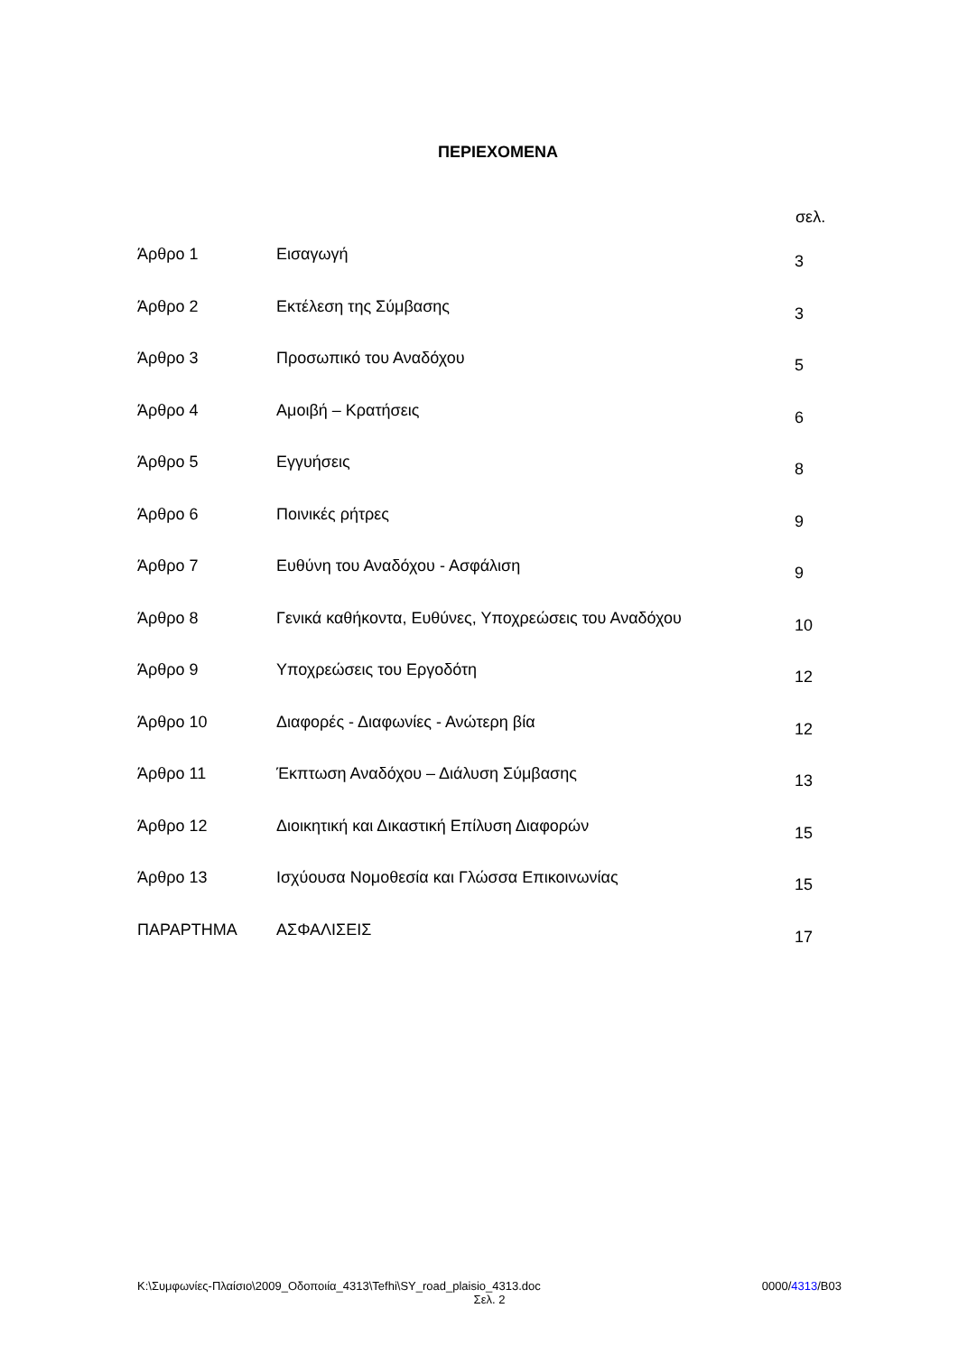ΠΕΡΙΕΧΟΜΕΝΑ
| | | σελ. |
| --- | --- | --- |
| Άρθρο 1 | Εισαγωγή | 3 |
| Άρθρο 2 | Εκτέλεση της Σύμβασης | 3 |
| Άρθρο 3 | Προσωπικό του Αναδόχου | 5 |
| Άρθρο 4 | Αμοιβή – Κρατήσεις | 6 |
| Άρθρο 5 | Εγγυήσεις | 8 |
| Άρθρο 6 | Ποινικές ρήτρες | 9 |
| Άρθρο 7 | Ευθύνη του Αναδόχου - Ασφάλιση | 9 |
| Άρθρο 8 | Γενικά καθήκοντα, Ευθύνες, Υποχρεώσεις του Αναδόχου | 10 |
| Άρθρο 9 | Υποχρεώσεις του Εργοδότη | 12 |
| Άρθρο 10 | Διαφορές - Διαφωνίες - Ανώτερη βία | 12 |
| Άρθρο 11 | Έκπτωση Αναδόχου – Διάλυση Σύμβασης | 13 |
| Άρθρο 12 | Διοικητική και Δικαστική Επίλυση Διαφορών | 15 |
| Άρθρο 13 | Ισχύουσα Νομοθεσία και Γλώσσα Επικοινωνίας | 15 |
| ΠΑΡΑΡΤΗΜΑ | ΑΣΦΑΛΙΣΕΙΣ | 17 |
K:\Συμφωνίες-Πλαίσιο\2009_Οδοποιία_4313\Tefhi\SY_road_plaisio_4313.doc 0000/4313/B03
Σελ. 2